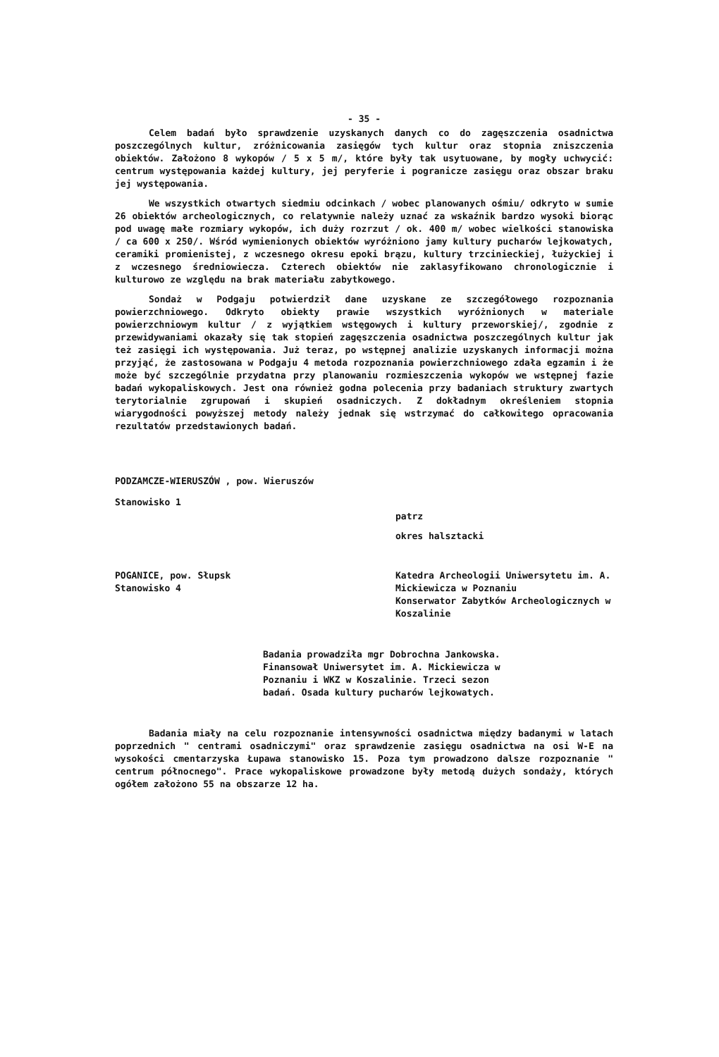- 35 -
Celem badań było sprawdzenie uzyskanych danych co do zagęszczenia osadnictwa poszczególnych kultur, zróżnicowania zasięgów tych kultur oraz stopnia zniszczenia obiektów. Założono 8 wykopów / 5 x 5 m/, które były tak usytuowane, by mogły uchwycić: centrum występowania każdej kultury, jej peryferie i pogranicze zasięgu oraz obszar braku jej występowania.
We wszystkich otwartych siedmiu odcinkach / wobec planowanych ośmiu/ odkryto w sumie 26 obiektów archeologicznych, co relatywnie należy uznać za wskaźnik bardzo wysoki biorąc pod uwagę małe rozmiary wykopów, ich duży rozrzut / ok. 400 m/ wobec wielkości stanowiska / ca 600 x 250/. Wśród wymienionych obiektów wyróżniono jamy kultury pucharów lejkowatych, ceramiki promienistej, z wczesnego okresu epoki brązu, kultury trzcinieckiej, łużyckiej i z wczesnego średniowiecza. Czterech obiektów nie zaklasyfikowano chronologicznie i kulturowo ze względu na brak materiału zabytkowego.
Sondaż w Podgaju potwierdził dane uzyskane ze szczegółowego rozpoznania powierzchniowego. Odkryto obiekty prawie wszystkich wyróżnionych w materiale powierzchniowym kultur / z wyjątkiem wstęgowych i kultury przeworskiej/, zgodnie z przewidywaniami okazały się tak stopień zagęszczenia osadnictwa poszczególnych kultur jak też zasięgi ich występowania. Już teraz, po wstępnej analizie uzyskanych informacji można przyjąć, że zastosowana w Podgaju 4 metoda rozpoznania powierzchniowego zdała egzamin i że może być szczególnie przydatna przy planowaniu rozmieszczenia wykopów we wstępnej fazie badań wykopaliskowych. Jest ona również godna polecenia przy badaniach struktury zwartych terytorialnie zgrupowań i skupień osadniczych. Z dokładnym określeniem stopnia wiarygodności powyższej metody należy jednak się wstrzymać do całkowitego opracowania rezultatów przedstawionych badań.
PODZAMCZE-WIERUSZÓW , pow. Wieruszów
Stanowisko 1
patrz
okres halsztacki
POGANICE, pow. Słupsk
Stanowisko 4
Katedra Archeologii Uniwersytetu im. A. Mickiewicza w Poznaniu
Konserwator Zabytków Archeologicznych w Koszalinie
Badania prowadziła mgr Dobrochna Jankowska. Finansował Uniwersytet im. A. Mickiewicza w Poznaniu i WKZ w Koszalinie. Trzeci sezon badań. Osada kultury pucharów lejkowatych.
Badania miały na celu rozpoznanie intensywności osadnictwa między badanymi w latach poprzednich " centrami osadniczymi" oraz sprawdzenie zasięgu osadnictwa na osi W-E na wysokości cmentarzyska Łupawa stanowisko 15. Poza tym prowadzono dalsze rozpoznanie " centrum północnego". Prace wykopaliskowe prowadzone były metodą dużych sondaży, których ogółem założono 55 na obszarze 12 ha.